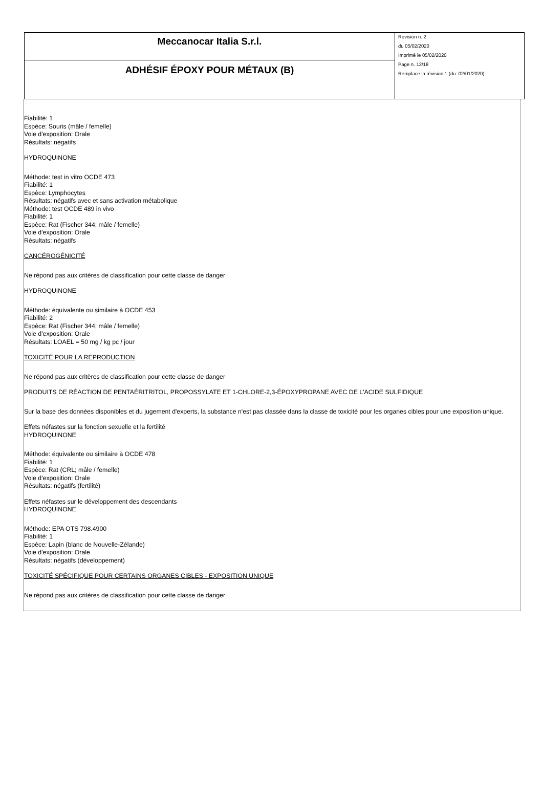| Meccanocar Italia S.r.l. | Revision n. 2 du 05/02/2020 Imprimè le 05/02/2020 Page n. 12/18 Remplace la révision:1 (du: 02/01/2020) |
| ADHÉSIF ÉPOXY POUR MÉTAUX (B) | |
Fiabilité: 1
Espèce: Souris (mâle / femelle)
Voie d'exposition: Orale
Résultats: négatifs
HYDROQUINONE
Méthode: test in vitro OCDE 473
Fiabilité: 1
Espèce: Lymphocytes
Résultats: négatifs avec et sans activation métabolique
Méthode: test OCDE 489 in vivo
Fiabilité: 1
Espèce: Rat (Fischer 344; mâle / femelle)
Voie d'exposition: Orale
Résultats: négatifs
CANCÉROGÉNICITÉ
Ne répond pas aux critères de classification pour cette classe de danger
HYDROQUINONE
Méthode: équivalente ou similaire à OCDE 453
Fiabilité: 2
Espèce: Rat (Fischer 344; mâle / femelle)
Voie d'exposition: Orale
Résultats: LOAEL = 50 mg / kg pc / jour
TOXICITÉ POUR LA REPRODUCTION
Ne répond pas aux critères de classification pour cette classe de danger
PRODUITS DE RÉACTION DE PENTAÉRITRITOL, PROPOSSYLATE ET 1-CHLORE-2,3-ÉPOXYPROPANE AVEC DE L'ACIDE SULFIDIQUE
Sur la base des données disponibles et du jugement d'experts, la substance n'est pas classée dans la classe de toxicité pour les organes cibles pour une exposition unique.
Effets néfastes sur la fonction sexuelle et la fertilité
HYDROQUINONE
Méthode: équivalente ou similaire à OCDE 478
Fiabilité: 1
Espèce: Rat (CRL; mâle / femelle)
Voie d'exposition: Orale
Résultats: négatifs (fertilité)
Effets néfastes sur le développement des descendants
HYDROQUINONE
Méthode: EPA OTS 798.4900
Fiabilité: 1
Espèce: Lapin (blanc de Nouvelle-Zélande)
Voie d'exposition: Orale
Résultats: négatifs (développement)
TOXICITÉ SPÉCIFIQUE POUR CERTAINS ORGANES CIBLES - EXPOSITION UNIQUE
Ne répond pas aux critères de classification pour cette classe de danger